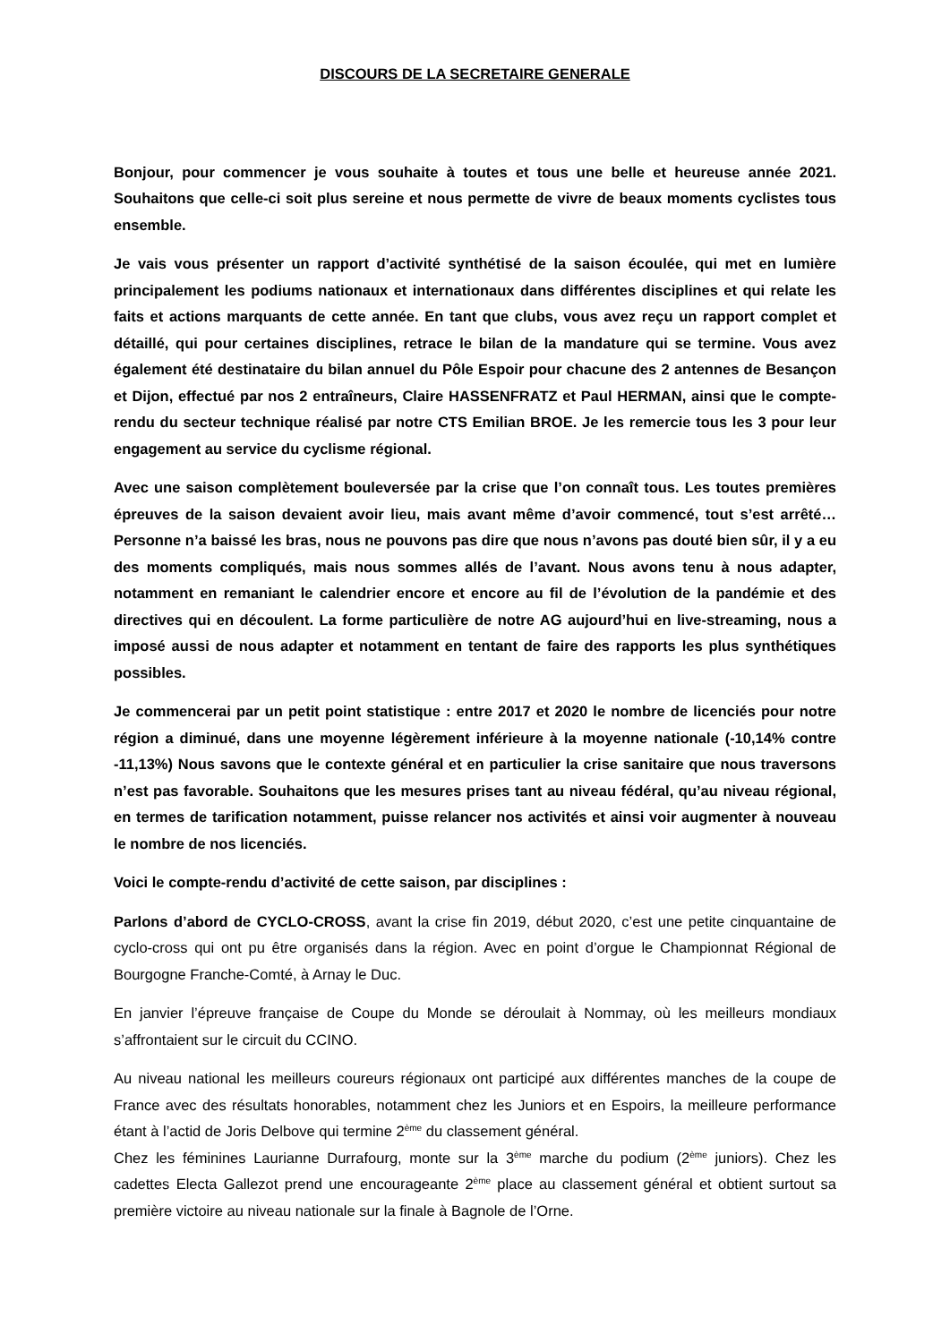DISCOURS DE LA SECRETAIRE GENERALE
Bonjour, pour commencer je vous souhaite à toutes et tous une belle et heureuse année 2021. Souhaitons que celle-ci soit plus sereine et nous permette de vivre de beaux moments cyclistes tous ensemble.
Je vais vous présenter un rapport d’activité synthétisé de la saison écoulée, qui met en lumière principalement les podiums nationaux et internationaux dans différentes disciplines et qui relate les faits et actions marquants de cette année. En tant que clubs, vous avez reçu un rapport complet et détaillé, qui pour certaines disciplines, retrace le bilan de la mandature qui se termine. Vous avez également été destinataire du bilan annuel du Pôle Espoir pour chacune des 2 antennes de Besançon et Dijon, effectué par nos 2 entraîneurs, Claire HASSENFRATZ et Paul HERMAN, ainsi que le compte-rendu du secteur technique réalisé par notre CTS Emilian BROE. Je les remercie tous les 3 pour leur engagement au service du cyclisme régional.
Avec une saison complètement bouleversée par la crise que l’on connaît tous. Les toutes premières épreuves de la saison devaient avoir lieu, mais avant même d’avoir commencé, tout s’est arrêté… Personne n’a baissé les bras, nous ne pouvons pas dire que nous n’avons pas douté bien sûr, il y a eu des moments compliqués, mais nous sommes allés de l’avant. Nous avons tenu à nous adapter, notamment en remaniant le calendrier encore et encore au fil de l’évolution de la pandémie et des directives qui en découlent. La forme particulière de notre AG aujourd’hui en live-streaming, nous a imposé aussi de nous adapter et notamment en tentant de faire des rapports les plus synthétiques possibles.
Je commencerai par un petit point statistique : entre 2017 et 2020 le nombre de licenciés pour notre région a diminué, dans une moyenne légèrement inférieure à la moyenne nationale (-10,14% contre -11,13%) Nous savons que le contexte général et en particulier la crise sanitaire que nous traversons n’est pas favorable. Souhaitons que les mesures prises tant au niveau fédéral, qu’au niveau régional, en termes de tarification notamment, puisse relancer nos activités et ainsi voir augmenter à nouveau le nombre de nos licenciés.
Voici le compte-rendu d’activité de cette saison, par disciplines :
Parlons d’abord de CYCLO-CROSS, avant la crise fin 2019, début 2020, c’est une petite cinquantaine de cyclo-cross qui ont pu être organisés dans la région. Avec en point d’orgue le Championnat Régional de Bourgogne Franche-Comté, à Arnay le Duc.
En janvier l’épreuve française de Coupe du Monde se déroulait à Nommay, où les meilleurs mondiaux s’affrontaient sur le circuit du CCINO.
Au niveau national les meilleurs coureurs régionaux ont participé aux différentes manches de la coupe de France avec des résultats honorables, notamment chez les Juniors et en Espoirs, la meilleure performance étant à l’actid de Joris Delbove qui termine 2<sup>ème</sup> du classement général.
Chez les féminines Laurianne Durrafourg, monte sur la 3<sup>ème</sup> marche du podium (2<sup>ème</sup> juniors). Chez les cadettes Electa Gallezot prend une encourageante 2<sup>ème</sup> place au classement général et obtient surtout sa première victoire au niveau nationale sur la finale à Bagnole de l’Orne.